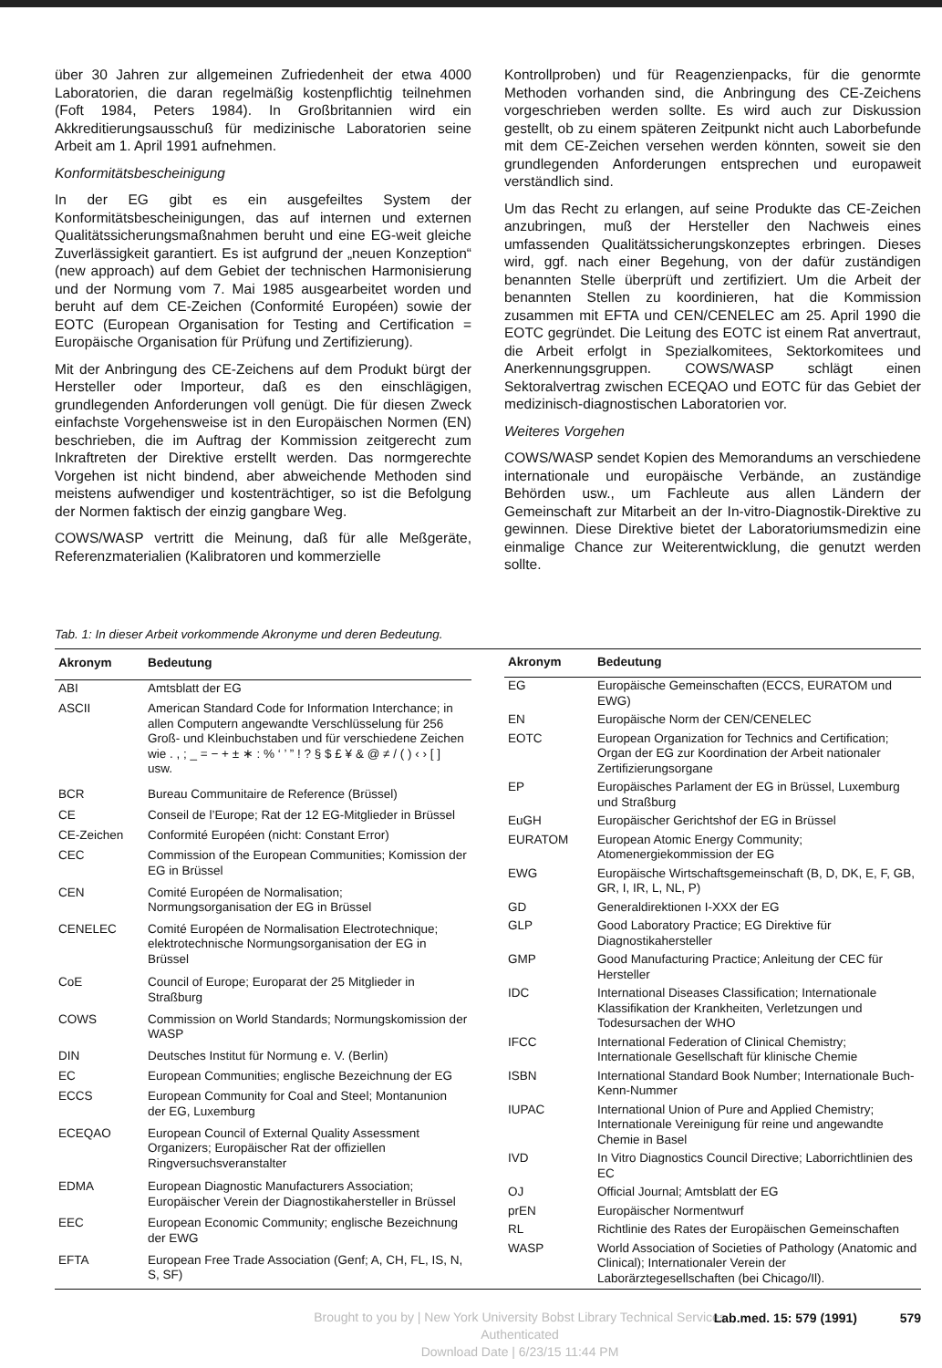über 30 Jahren zur allgemeinen Zufriedenheit der etwa 4000 Laboratorien, die daran regelmäßig kostenpflichtig teilnehmen (Foft 1984, Peters 1984). In Großbritannien wird ein Akkreditierungsausschuß für medizinische Laboratorien seine Arbeit am 1. April 1991 aufnehmen.
Konformitätsbescheinigung
In der EG gibt es ein ausgefeiltes System der Konformitätsbescheinigungen, das auf internen und externen Qualitätssicherungsmaßnahmen beruht und eine EG-weit gleiche Zuverlässigkeit garantiert. Es ist aufgrund der „neuen Konzeption“ (new approach) auf dem Gebiet der technischen Harmonisierung und der Normung vom 7. Mai 1985 ausgearbeitet worden und beruht auf dem CE-Zeichen (Conformité Européen) sowie der EOTC (European Organisation for Testing and Certification = Europäische Organisation für Prüfung und Zertifizierung).
Mit der Anbringung des CE-Zeichens auf dem Produkt bürgt der Hersteller oder Importeur, daß es den einschlägigen, grundlegenden Anforderungen voll genügt. Die für diesen Zweck einfachste Vorgehensweise ist in den Europäischen Normen (EN) beschrieben, die im Auftrag der Kommission zeitgerecht zum Inkraftreten der Direktive erstellt werden. Das normgerechte Vorgehen ist nicht bindend, aber abweichende Methoden sind meistens aufwendiger und kostenträchtiger, so ist die Befolgung der Normen faktisch der einzig gangbare Weg.
COWS/WASP vertritt die Meinung, daß für alle Meßgeräte, Referenzmaterialien (Kalibratoren und kommerzielle
Kontrollproben) und für Reagenzienpacks, für die genormte Methoden vorhanden sind, die Anbringung des CE-Zeichens vorgeschrieben werden sollte. Es wird auch zur Diskussion gestellt, ob zu einem späteren Zeitpunkt nicht auch Laborbefunde mit dem CE-Zeichen versehen werden könnten, soweit sie den grundlegenden Anforderungen entsprechen und europaweit verständlich sind.
Um das Recht zu erlangen, auf seine Produkte das CE-Zeichen anzubringen, muß der Hersteller den Nachweis eines umfassenden Qualitätssicherungskonzeptes erbringen. Dieses wird, ggf. nach einer Begehung, von der dafür zuständigen benannten Stelle überprüft und zertifiziert. Um die Arbeit der benannten Stellen zu koordinieren, hat die Kommission zusammen mit EFTA und CEN/CENELEC am 25. April 1990 die EOTC gegründet. Die Leitung des EOTC ist einem Rat anvertraut, die Arbeit erfolgt in Spezialkomitees, Sektorkomitees und Anerkennungsgruppen. COWS/WASP schlägt einen Sektoralvertrag zwischen ECEQAO und EOTC für das Gebiet der medizinisch-diagnostischen Laboratorien vor.
Weiteres Vorgehen
COWS/WASP sendet Kopien des Memorandums an verschiedene internationale und europäische Verbände, an zuständige Behörden usw., um Fachleute aus allen Ländern der Gemeinschaft zur Mitarbeit an der In-vitro-Diagnostik-Direktive zu gewinnen. Diese Direktive bietet der Laboratoriumsmedizin eine einmalige Chance zur Weiterentwicklung, die genutzt werden sollte.
Tab. 1: In dieser Arbeit vorkommende Akronyme und deren Bedeutung.
| Akronym | Bedeutung |
| --- | --- |
| ABI | Amtsblatt der EG |
| ASCII | American Standard Code for Information Interchance; in allen Computern angewandte Verschlüsselung für 256 Groß- und Kleinbuchstaben und für verschiedene Zeichen wie . , ; _ = − + ± ∗ : % ‘ ’ ” ! ? § $ £ ¥ & @ ≠ / ( ) ‹ › [ ] usw. |
| BCR | Bureau Communitaire de Reference (Brüssel) |
| CE | Conseil de l’Europe; Rat der 12 EG-Mitglieder in Brüssel |
| CE-Zeichen | Conformité Européen (nicht: Constant Error) |
| CEC | Commission of the European Communities; Komission der EG in Brüssel |
| CEN | Comité Européen de Normalisation; Normungsorganisation der EG in Brüssel |
| CENELEC | Comité Européen de Normalisation Electrotechnique; elektrotechnische Normungsorganisation der EG in Brüssel |
| CoE | Council of Europe; Europarat der 25 Mitglieder in Straßburg |
| COWS | Commission on World Standards; Normungskomission der WASP |
| DIN | Deutsches Institut für Normung e. V. (Berlin) |
| EC | European Communities; englische Bezeichnung der EG |
| ECCS | European Community for Coal and Steel; Montanunion der EG, Luxemburg |
| ECEQAO | European Council of External Quality Assessment Organizers; Europäischer Rat der offiziellen Ringversuchsveranstalter |
| EDMA | European Diagnostic Manufacturers Association; Europäischer Verein der Diagnostikahersteller in Brüssel |
| EEC | European Economic Community; englische Bezeichnung der EWG |
| EFTA | European Free Trade Association (Genf; A, CH, FL, IS, N, S, SF) |
| Akronym | Bedeutung |
| --- | --- |
| EG | Europäische Gemeinschaften (ECCS, EURATOM und EWG) |
| EN | Europäische Norm der CEN/CENELEC |
| EOTC | European Organization for Technics and Certification; Organ der EG zur Koordination der Arbeit nationaler Zertifizierungsorgane |
| EP | Europäisches Parlament der EG in Brüssel, Luxemburg und Straßburg |
| EuGH | Europäischer Gerichtshof der EG in Brüssel |
| EURATOM | European Atomic Energy Community; Atomenergiekommission der EG |
| EWG | Europäische Wirtschaftsgemeinschaft (B, D, DK, E, F, GB, GR, I, IR, L, NL, P) |
| GD | Generaldirektionen I-XXX der EG |
| GLP | Good Laboratory Practice; EG Direktive für Diagnostikahersteller |
| GMP | Good Manufacturing Practice; Anleitung der CEC für Hersteller |
| IDC | International Diseases Classification; Internationale Klassifikation der Krankheiten, Verletzungen und Todesursachen der WHO |
| IFCC | International Federation of Clinical Chemistry; Internationale Gesellschaft für klinische Chemie |
| ISBN | International Standard Book Number; Internationale Buch-Kenn-Nummer |
| IUPAC | International Union of Pure and Applied Chemistry; Internationale Vereinigung für reine und angewandte Chemie in Basel |
| IVD | In Vitro Diagnostics Council Directive; Laborrichtlinien des EC |
| OJ | Official Journal; Amtsblatt der EG |
| prEN | Europäischer Normentwurf |
| RL | Richtlinie des Rates der Europäischen Gemeinschaften |
| WASP | World Association of Societies of Pathology (Anatomic and Clinical); Internationaler Verein der Laborärztegesellschaften (bei Chicago/Il). |
Brought to you by | New York University Bobst Library Technical Services
Authenticated
Download Date | 6/23/15 11:44 PM
Lab.med. 15: 579 (1991) 579